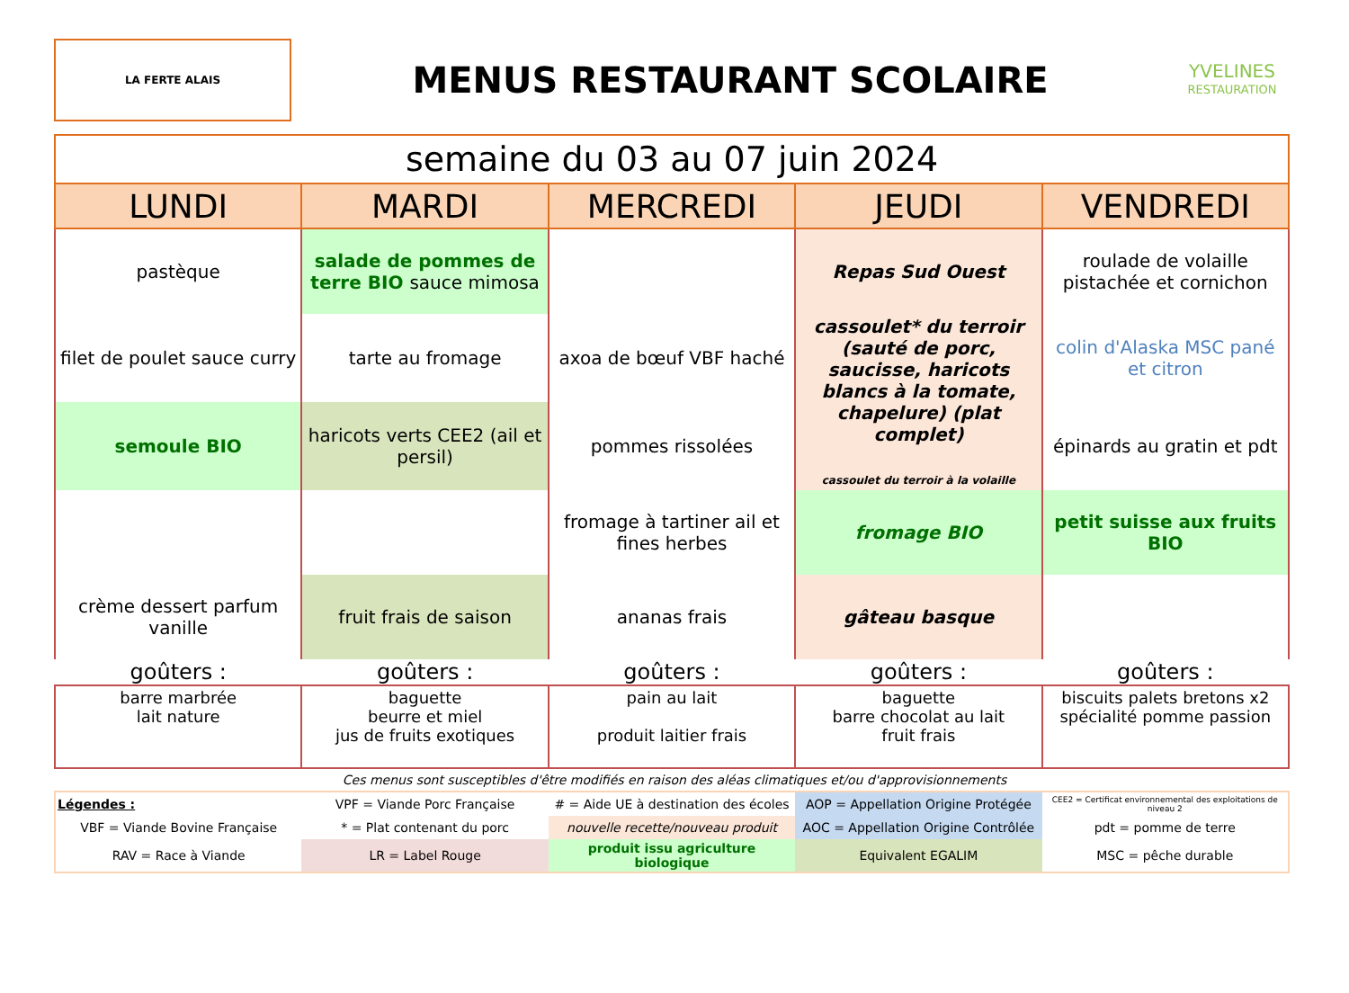LA FERTE ALAIS
MENUS RESTAURANT SCOLAIRE
YVELINES
RESTAURATION
| semaine du 03 au 07 juin 2024 | | | | |
| LUNDI | MARDI | MERCREDI | JEUDI | VENDREDI |
| pastèque | salade de pommes de terre BIO sauce mimosa | | Repas Sud Ouest | roulade de volaille pistachée et cornichon |
| filet de poulet sauce curry | tarte au fromage | axoa de bœuf VBF haché | cassoulet* du terroir (sauté de porc, saucisse, haricots blancs à la tomate, chapelure) (plat complet) cassoulet du terroir à la volaille | colin d'Alaska MSC pané et citron |
| semoule BIO | haricots verts CEE2 (ail et persil) | pommes rissolées | | épinards au gratin et pdt |
| | | fromage à tartiner ail et fines herbes | fromage BIO | petit suisse aux fruits BIO |
| crème dessert parfum vanille | fruit frais de saison | ananas frais | gâteau basque | |
| goûters : | goûters : | goûters : | goûters : | goûters : |
| barre marbrée lait nature | baguette beurre et miel jus de fruits exotiques | pain au lait produit laitier frais | baguette barre chocolat au lait fruit frais | biscuits palets bretons x2 spécialité pomme passion |
Ces menus sont susceptibles d'être modifiés en raison des aléas climatiques et/ou d'approvisionnements
| Légendes : | VPF = Viande Porc Française | # = Aide UE à destination des écoles | AOP = Appellation Origine Protégée | CEE2 = Certificat environnemental des exploitations de niveau 2 |
| VBF = Viande Bovine Française | * = Plat contenant du porc | nouvelle recette/nouveau produit | AOC = Appellation Origine Contrôlée | pdt = pomme de terre |
| RAV = Race à Viande | LR = Label Rouge | produit issu agriculture biologique | Equivalent EGALIM | MSC = pêche durable |